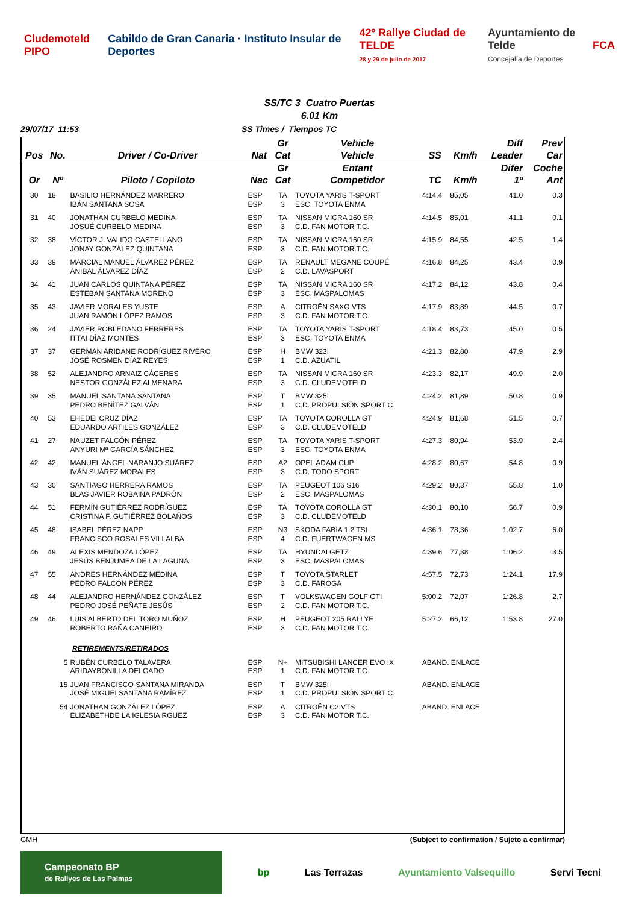Cludemoteld PIPO
Cabildo de Gran Canaria · Instituto Insular de Deportes
42º Rallye Ciudad de TELDE
28 y 29 de julio de 2017
Ayuntamiento de Telde
Concejalía de Deportes
FCA
SS/TC 3 Cuatro Puertas
6.01 Km
29/07/17 11:53 SS Times / Tiempos TC
| | | | | Gr | Vehicle | | | Diff | Prev |
| --- | --- | --- | --- | --- | --- | --- | --- | --- | --- |
| Pos | No. | Driver / Co-Driver | Nat | Cat | Vehicle | SS | Km/h | Leader | Car |
| | | | | Gr | Entant | | | Difer | Coche |
| Or | Nº | Piloto / Copiloto | Nac | Cat | Competidor | TC | Km/h | 1º | Ant |
| 30 | 18 | BASILIO HERNÁNDEZ MARRERO IBÁN SANTANA SOSA | ESP ESP | TA 3 | TOYOTA YARIS T-SPORT ESC. TOYOTA ENMA | 4:14.4 | 85,05 | 41.0 | 0.3 |
| 31 | 40 | JONATHAN CURBELO MEDINA JOSUÉ CURBELO MEDINA | ESP ESP | TA 3 | NISSAN MICRA 160 SR C.D. FAN MOTOR T.C. | 4:14.5 | 85,01 | 41.1 | 0.1 |
| 32 | 38 | VÍCTOR J. VALIDO CASTELLANO JONAY GONZÁLEZ QUINTANA | ESP ESP | TA 3 | NISSAN MICRA 160 SR C.D. FAN MOTOR T.C. | 4:15.9 | 84,55 | 42.5 | 1.4 |
| 33 | 39 | MARCIAL MANUEL ÁLVAREZ PÉREZ ANIBAL ÁLVAREZ DÍAZ | ESP ESP | TA 2 | RENAULT MEGANE COUPÉ C.D. LAVASPORT | 4:16.8 | 84,25 | 43.4 | 0.9 |
| 34 | 41 | JUAN CARLOS QUINTANA PÉREZ ESTEBAN SANTANA MORENO | ESP ESP | TA 3 | NISSAN MICRA 160 SR ESC. MASPALOMAS | 4:17.2 | 84,12 | 43.8 | 0.4 |
| 35 | 43 | JAVIER MORALES YUSTE JUAN RAMÓN LÓPEZ RAMOS | ESP ESP | A 3 | CITROËN SAXO VTS C.D. FAN MOTOR T.C. | 4:17.9 | 83,89 | 44.5 | 0.7 |
| 36 | 24 | JAVIER ROBLEDANO FERRERES ITTAI DÍAZ MONTES | ESP ESP | TA 3 | TOYOTA YARIS T-SPORT ESC. TOYOTA ENMA | 4:18.4 | 83,73 | 45.0 | 0.5 |
| 37 | 37 | GERMAN ARIDANE RODRÍGUEZ RIVERO JOSÉ ROSMEN DÍAZ REYES | ESP ESP | H 1 | BMW 323I C.D. AZUATIL | 4:21.3 | 82,80 | 47.9 | 2.9 |
| 38 | 52 | ALEJANDRO ARNAIZ CÁCERES NESTOR GONZÁLEZ ALMENARA | ESP ESP | TA 3 | NISSAN MICRA 160 SR C.D. CLUDEMOTELD | 4:23.3 | 82,17 | 49.9 | 2.0 |
| 39 | 35 | MANUEL SANTANA SANTANA PEDRO BENÍTEZ GALVÁN | ESP ESP | T 1 | BMW 325I C.D. PROPULSIÓN SPORT C. | 4:24.2 | 81,89 | 50.8 | 0.9 |
| 40 | 53 | EHEDEI CRUZ DÍAZ EDUARDO ARTILES GONZÁLEZ | ESP ESP | TA 3 | TOYOTA COROLLA GT C.D. CLUDEMOTELD | 4:24.9 | 81,68 | 51.5 | 0.7 |
| 41 | 27 | NAUZET FALCÓN PÉREZ ANYURI Mª GARCÍA SÁNCHEZ | ESP ESP | TA 3 | TOYOTA YARIS T-SPORT ESC. TOYOTA ENMA | 4:27.3 | 80,94 | 53.9 | 2.4 |
| 42 | 42 | MANUEL ÁNGEL NARANJO SUÁREZ IVÁN SUÁREZ MORALES | ESP ESP | A2 3 | OPEL ADAM CUP C.D. TODO SPORT | 4:28.2 | 80,67 | 54.8 | 0.9 |
| 43 | 30 | SANTIAGO HERRERA RAMOS BLAS JAVIER ROBAINA PADRÓN | ESP ESP | TA 2 | PEUGEOT 106 S16 ESC. MASPALOMAS | 4:29.2 | 80,37 | 55.8 | 1.0 |
| 44 | 51 | FERMÍN GUTIÉRREZ RODRÍGUEZ CRISTINA F. GUTIÉRREZ BOLAÑOS | ESP ESP | TA 3 | TOYOTA COROLLA GT C.D. CLUDEMOTELD | 4:30.1 | 80,10 | 56.7 | 0.9 |
| 45 | 48 | ISABEL PÉREZ NAPP FRANCISCO ROSALES VILLALBA | ESP ESP | N3 4 | SKODA FABIA 1.2 TSI C.D. FUERTWAGEN MS | 4:36.1 | 78,36 | 1:02.7 | 6.0 |
| 46 | 49 | ALEXIS MENDOZA LÓPEZ JESÚS BENJUMEA DE LA LAGUNA | ESP ESP | TA 3 | HYUNDAI GETZ ESC. MASPALOMAS | 4:39.6 | 77,38 | 1:06.2 | 3.5 |
| 47 | 55 | ANDRES HERNÁNDEZ MEDINA PEDRO FALCÓN PÉREZ | ESP ESP | T 3 | TOYOTA STARLET C.D. FAROGA | 4:57.5 | 72,73 | 1:24.1 | 17.9 |
| 48 | 44 | ALEJANDRO HERNÁNDEZ GONZÁLEZ PEDRO JOSÉ PEÑATE JESÚS | ESP ESP | T 2 | VOLKSWAGEN GOLF GTI C.D. FAN MOTOR T.C. | 5:00.2 | 72,07 | 1:26.8 | 2.7 |
| 49 | 46 | LUIS ALBERTO DEL TORO MUÑOZ ROBERTO RAÑA CANEIRO | ESP ESP | H 3 | PEUGEOT 205 RALLYE C.D. FAN MOTOR T.C. | 5:27.2 | 66,12 | 1:53.8 | 27.0 |
| RETIREMENTS/RETIRADOS | | | | | | | | | |
| | 5 | RUBÉN CURBELO TALAVERA ARIDAYBONILLA DELGADO | ESP ESP | N+ 1 | MITSUBISHI LANCER EVO IX C.D. FAN MOTOR T.C. | ABAND. ENLACE | | | |
| | 15 | JUAN FRANCISCO SANTANA MIRANDA JOSÉ MIGUELSANTANA RAMÍREZ | ESP ESP | T 1 | BMW 325I C.D. PROPULSIÓN SPORT C. | ABAND. ENLACE | | | |
| | 54 | JONATHAN GONZÁLEZ LÓPEZ ELIZABETHDE LA IGLESIA RGUEZ | ESP ESP | A 3 | CITROËN C2 VTS C.D. FAN MOTOR T.C. | ABAND. ENLACE | | | |
GMH (Subject to confirmation / Sujeto a confirmar)
Campeonato BP
de Rallyes de Las Palmas
bp Las Terrazas Ayuntamiento Valsequillo Servi Tecni